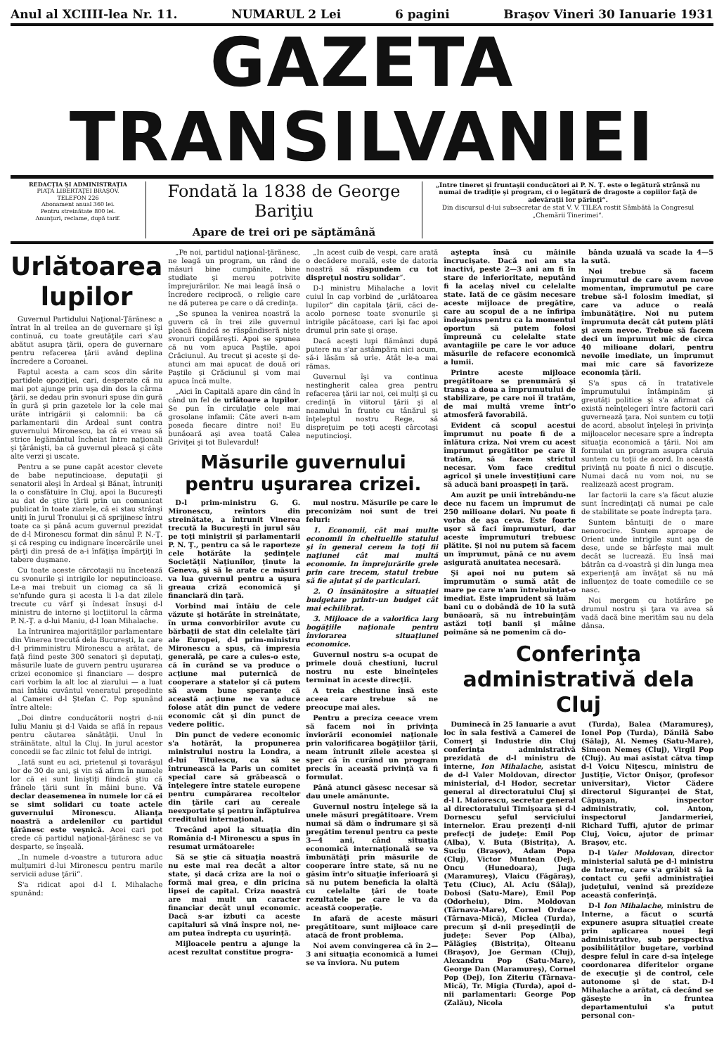Anul al XCIIII-lea Nr. 11. NUMARUL 2 Lei 6 pagini Braşov Vineri 30 Ianuarie 1931
GAZETA TRANSILVANIEI
REDACŢIA ŞI ADMINISTRAŢIA
PIAŢA LIBERTAŢEI BRAŞOV.
TELEFON 226
Abonament anual 360 lei.
Pentru streinătate 800 lei.
Anunţuri, reclame, după tarif.
Fondată la 1838 de George Bariţiu
Apare de trei ori pe săptămână
„Intre tineret şi fruntaşii conducători ai P. N. Ţ. este o legătură strânsă nu numai de tradiţie şi program, ci o legătură de dragoste a copiilor faţă de adevăraţii lor părinţi“.
Din discursul d-lui subsecretar de stat V. V. TILEA rostit Sâmbătă la Congresul „Chemării Tinerimei“.
Urlătoarea lupilor
Guvernul Partidului Naţional-Ţărănesc a întrat în al treilea an de guvernare şi îşi continuă, cu toate greutăţile cari s'au abătut asupra ţării, opera de guvernare pentru refacerea ţării având deplina încredere a Coroanei.
Faptul acesta a cam scos din sărite partidele opoziţiei, cari, desperate că nu mai pot ajunge prin uşa din dos la cârma ţării, se dedau prin svonuri spuse din gură în gură şi prin gazetele lor la cele mai urâte intrigării şi calomnii: ba că parlamentarii din Ardeal sunt contra guvernului Mironescu, ba că ei vreau să strice legământul încheiat între naţionali şi ţărănişti, ba că guvernul pleacă şi câte alte verzi şi uscate.
Pentru a se pune capăt acestor clevete de babe neputincioase, deputaţii şi senatorii aleşi în Ardeal şi Bănat, întruniţi la o consfătuire în Cluj, apoi la Bucureşti au dat de ştire ţării prin un comunicat publicat în toate ziarele, că ei stau strânşi uniţi în jurul Tronului şi că sprijinesc întru toate ca şi până acum guvernul prezidat de d-l Mironescu format din sânul P. N.-Ţ. şi că resping cu indignare încercările unei părţi din presă de a-i înfăţişa împărţiţi în tabere duşmane.
Cu toate aceste cărcotaşii nu încetează cu svonurile şi intrigile lor neputincioase. Le-a mai trebuit un ciomag ca să li se'nfunde gura şi acesta li l-a dat zilele trecute cu vârf şi îndesat însuşi d-l ministru de interne şi locţiitorul la cârma P. N.-Ţ. a d-lui Maniu, d-l Ioan Mihalache.
La întrunirea majorităţilor parlamentare din Vinerea trecută dela Bucureşti, la care d-l primministru Mironescu a arătat, de faţă fiind peste 300 senatori şi deputaţi, măsurile luate de guvern pentru uşurarea crizei economice şi financiare — despre cari vorbim la alt loc al ziarului — a luat mai întâiu cuvântul veneratul preşedinte al Camerei d-l Ştefan C. Pop spunând între altele:
„Doi dintre conducătorii noştri d-nii Iuliu Maniu şi d-l Vaida se află în repaus pentru căutarea sănătăţii. Unul în străinătate, altul la Cluj. In jurul acestor concedii se fac zilnic tot felul de intrigi.
„Iată sunt eu aci, prietenul şi tovarăşul lor de 30 de ani, şi vin să afirm în numele lor că ei sunt liniştiţi fiindcă ştiu că frânele ţării sunt în mâini bune. Vă declar deasemenea în numele lor că ei se simt solidari cu toate actele guvernului Mironescu. Alianţa noastră a ardelenilor cu partidul ţărănesc este veşnică. Acei cari pot crede că partidul naţional-ţărănesc se va desparte, se înşeală.
„In numele d-voastre a tuturora aduc mulţumiri d-lui Mironescu pentru marile servicii aduse ţării“.
S'a ridicat apoi d-l I. Mihalache spunând:
„Pe noi, partidul naţional-ţărănesc, ne leagă un program, un rând de măsuri bine cumpănite, bine studiate şi mereu potrivite împrejurărilor. Ne mai leagă însă o încredere reciprocă, o religie care ne dă puterea pe care o dă credinţa.
„Se spunea la venirea noastră la guvern că în trei zile guvernul pleacă fiindcă se răspândiseră nişte svonuri copilăreşti. Apoi se spunea că nu vom apuca Paştile, apoi Crăciunul. Au trecut şi aceste şi de-atunci am mai apucat de două ori Paştile şi Crăciunul şi vom mai apuca încă multe.
„Aici în Capitală apare din când în când un fel de urlătoare a lupilor. Se pun în circulaţie cele mai grosolane infamii: Câte averi n-am poseda fiecare dintre noi! Eu bunăoară aşi avea toată Calea Griviţei şi tot Bulevardul!
„In acest cuib de vespi, care arată o decădere morală, este de datoria noastră să răspundem cu tot dispreţul nostru solidar“.
D-l ministru Mihalache a lovit cuiul în cap vorbind de „urlătoarea lupilor“ din capitala ţării, căci de-acolo pornesc toate svonurile şi intrigile păcătoase, cari îşi fac apoi drumul prin sate şi oraşe.
Dacă aceşti lupi flămânzi după putere nu s'ar astâmpăra nici acum, să-i lăsăm să urle. Atât le-a mai rămas.
Guvernul îşi va continua nestingherit calea grea pentru refacerea ţării iar noi, cei mulţi şi cu credinţă în viitorul ţării şi al neamului în frunte cu tânărul şi înţeleptul nostru Rege, să dispreţuim pe toţi aceşti cârcotaşi neputincioşi.
Măsurile guvernului pentru uşurarea crizei.
D-l prim-ministru G. G. Mironescu, reîntors din streinătate, a întrunit Vinerea trecută la Bucureşti în jurul său pe toţi miniştrii şi parlamentarii P. N. Ţ., pentru ca să le raporteze cele hotărâte la şedinţele Societăţii Naţiunilor, ţinute la Geneva, şi să le arate ce măsuri va lua guvernul pentru a uşura greaua criză economică şi financiară din ţară.
Vorbind mai întâiu de cele văzute şi hotărâte în streinătate, în urma convorbirilor avute cu bărbaţii de stat din celelalte ţări ale Europei, d-l prim-ministru Mironescu a spus, că impresia generală, pe care a cules-o este, că în curând se va produce o acţiune mai puternică de cooperare a statelor şi că putem să avem bune speranţe că această acţiune ne va aduce folose atât din punct de vedere economic cât şi din punct de vedere politic.
Din punct de vedere economic s'a hotărât, la propunerea ministrului nostru la Londra, a d-lui Titulescu, ca să se întrunească la Paris un comitet special care să grăbească o înţelegere între statele europene pentru cumpărarea recoltelor din ţările cari au cereale neexportate şi pentru înfăptuirea creditului internaţional.
Trecând apoi la situaţia din România d-l Mironescu a spus în resumat următoarele:
Să se ştie că situaţia noastră nu este mai rea decât a altor state, şi dacă criza are la noi o formă mai grea, e din pricina lipsei de capital. Criza noastră are mai mult un caracter financiar decât unul economic. Dacă s-ar izbuti ca aceste capitaluri să vină înspre noi, ne-am putea îndrepta cu uşurinţă.
Mijloacele pentru a ajunge la acest rezultat constitue progra-
mul nostru. Măsurile pe care le preconizăm noi sunt de trei feluri:
1. Economii, cât mai multe economii în cheltuelile statului şi în general cerem la toţi fii naţiunei cât mai multă economie. In împrejurările grele prin care trecem, statul trebue să fie ajutat şi de particulari.
2. O însănătoşire a situaţiei budgetare printr-un budget cât mai echilibrat.
3. Mijloace de a valorifica larg bogăţiile naţionale pentru înviorarea situaţiunei economice.
Guvernul nostru s-a ocupat de primele două chestiuni, lucrul nostru nu este bineînţeles terminat în aceste direcţii.
A treia chestiune însă este aceea care trebue să ne preocupe mai ales.
Pentru a preciza ceeace vrem să facem noi în privinţa înviorării economiei naţionale prin valorificarea bogăţiilor ţării, neam întrunit zilele acestea şi sper că în curând un program precis în această privinţă va fi formulat.
Până atunci găsesc necesar să dau unele amănunte.
Guvernul nostru înţelege să ia unele măsuri pregătitoare. Vrem numai să dăm o îndrumare şi să pregătim terenul pentru ca peste 3—4 ani, când situaţia economică internaţională se va îmbunătăţi prin măsurile de cooperare între state, să nu ne găsim într'o situaţie inferioară şi să nu putem beneficia la olaltă cu celelalte ţări de toate rezultatele pe care le va da această cooperaţie.
In afară de aceste măsuri pregătitoare, sunt mijloace care atacă de front problema.
Noi avem convingerea că în 2—3 ani situaţia economică a lumei se va înviora. Nu putem
aştepta însă cu mâinile încrucişate. Dacă noi am sta inactivi, peste 2—3 ani am fi în stare de inferioritate, neputând fi la acelaş nivel cu celelalte state. Iată de ce găsim necesare aceste mijloace de pregătire, care au scopul de a ne înfiripa îndeajuns pentru ca la momentul oportun să putem folosi împreună cu celelalte state avantagiile pe care le vor aduce măsurile de refacere economică a lumii.
Printre aceste mijloace pregătitoare se prenumără şi tranşa a doua a împrumutului de stabilizare, pe care noi îl tratăm, de mai multă vreme într'o atmosferă favorabilă.
Evident că scopul acestui împrumut nu poate fi de a înlătura criza. Noi vrem cu acest împrumut pregătitor pe care îl tratăm, să facem strictul necesar. Vom face creditul agricol şi unele investiţiuni care să aducă bani proaspeţi în ţară.
Am auzit pe unii întrebându-ne dece nu facem un împrumut de 250 milioane dolari. Nu poate fi vorba de aşa ceva. Este foarte uşor să faci împrumuturi, dar aceste împrumuturi trebuesc plătite. Şi noi nu putem să facem un împrumut, până ce nu avem asigurată anuitatea necesară.
Şi apoi noi nu putem să împrumutăm o sumă atât de mare pe care n'am întrebuinţat-o imediat. Este imprudent să luăm bani cu o dobândă de 10 la sută bunăoară, să nu întrebuinţăm astăzi toţi banii şi mâine poimâne să ne pomenim că do-
bânda uzuală va scade la 4—5 la sută.
Noi trebue să facem împrumutul de care avem nevoe momentan, împrumutul pe care trebue să-l folosim imediat, şi care va aduce o reală îmbunătăţire. Noi nu putem împrumuta decât cât putem plăti şi avem nevoe. Trebue să facem deci un împrumut mic de circa 40 milioane dolari, pentru nevoile imediate, un împrumut mai mic care să favorizeze economia ţării.
S'a spus că în tratativele împrumutului întâmpinăm şi greutăţi politice şi s'a afirmat că există neînţelegeri între factorii cari guvernează ţara. Noi suntem cu toţii de acord, absolut înţeleşi în privinţa mijloacelor necesare spre a îndrepta situaţia economică a ţării. Noi am formulat un program asupra căruia suntem cu toţii de acord. In această privinţă nu poate fi nici o discuţie. Numai dacă nu vom noi, nu se realizează acest program.
Iar factorii la care s'a făcut aluzie sunt încredinţaţi că numai pe cale de stabilitate se poate îndrepta ţara.
Suntem bântuiţi de o mare nenorocire. Suntem aproape de Orient unde intrigile sunt aşa de dese, unde se bârfeşte mai mult decât se lucrează. Eu însă mai bătrân ca d-voastră şi din lunga mea experienţă am învăţat să nu mă influenţez de toate comediile ce se nasc.
Noi mergem cu hotărâre pe drumul nostru şi ţara va avea să vadă dacă bine merităm sau nu dela dânsa.
Conferinţa administrativă dela Cluj
Duminecă în 25 Ianuarie a avut loc în sala festivă a Camerei de Comerţ şi Industrie din Cluj conferinţa administrativă prezidată de d-l ministru de interne, Ion Mihalache, asistat de d-l Valer Moldovan, director ministerial, d-l Hodor, secretar general al directoratului Cluj şi d-l I. Maiorescu, secretar general al directoratului Timişoara şi d-l Dornescu şeful serviciului internelor. Erau prezenţi d-nii prefecţi de judeţe: Emil Pop (Alba), V. Buta (Bistriţa), A. Suciu (Braşov), Adam Popa (Cluj), Victor Muntean (Dej), Oncu (Hunedoara), Juga (Maramureş), Vlaicu (Făgăraş), Ţetu (Ciuc), Al. Aciu (Sălaj), Dobosi (Satu-Mare), Emil Pop (Odorheiu), Dim. Moldovan (Târnava-Mare), Cornel Ordace (Târnava-Mică), Miclea (Turda), precum şi d-nii preşedinţii de judeţe: Sever Pop (Alba), Pălăgieş (Bistriţa), Olteanu (Braşov), Joe German (Cluj), Alexandru Pop (Satu-Mare), George Dan (Maramureş), Cornel Pop (Dej), Ion Ziteriu (Târnava-Mică), Tr. Migia (Turda), apoi d-nii parlamentari: George Pop (Zalău), Nicola
(Turda), Balea (Maramureş), Ionel Pop (Turda), Dănilă Sabo (Sălaj), Al. Nemeş (Satu-Mare), Simeon Nemeş (Cluj), Virgil Pop (Cluj). Au mai asistat câtva timp d-l Voicu Niţescu, ministru de Justiţie, Victor Onişor, (profesor universitar), Victor Cădere directorul Siguranţei de Stat, Căpuşan, inspector administrativ, col. Anton, inspectorul Jandarmeriei, Richard Tuffi, ajutor de primar Cluj, Voicu, ajutor de primar Braşov, etc.
D-l Valer Moldovan, director ministerial salută pe d-l ministru de Interne, care s'a grăbit să ia contact cu şefii administraţiei judeţului, venind să prezideze această conferinţă.
D-l Ion Mihalache, ministru de Interne, a făcut o scurtă expunere asupra situaţiei create prin aplicarea nouei legi administrative, sub perspectiva posibilităţilor bugetare, vorbind despre felul în care d-sa înţelege coordonarea diferitelor organe de execuţie şi de control, cele autonome şi de stat. D-l Mihalache a arătat, că decând se găseşte în fruntea departamentului s'a putut personal con-